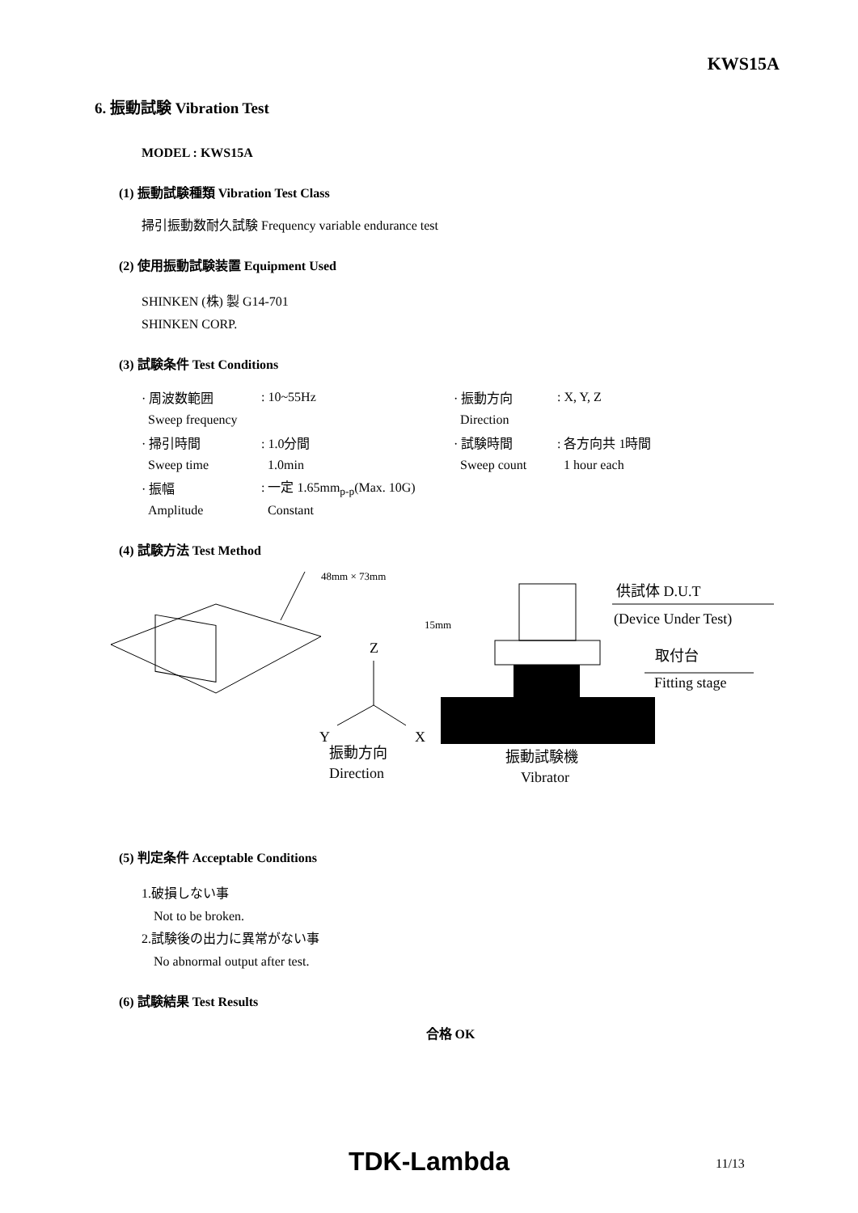KWS15A
6. 振動試験 Vibration Test
MODEL : KWS15A
(1) 振動試験種類 Vibration Test Class
掃引振動数耐久試験 Frequency variable endurance test
(2) 使用振動試験装置 Equipment Used
SHINKEN (株) 製 G14-701
SHINKEN CORP.
(3) 試験条件 Test Conditions
| · 周波数範囲 | : 10~55Hz | · 振動方向 | : X, Y, Z |
| Sweep frequency | | Direction | |
| · 掃引時間 | : 1.0分間 | · 試験時間 | : 各方向共 1時間 |
| Sweep time | 1.0min | Sweep count | 1 hour each |
| · 振幅 | : 一定 1.65mm<sub>p-p</sub>(Max. 10G) | | |
| Amplitude | Constant | | |
(4) 試験方法 Test Method
48mm × 73mm
Z
Y
X
振動方向
Direction
15mm
供試体 D.U.T
(Device Under Test)
取付台
Fitting stage
振動試験機
Vibrator
(5) 判定条件 Acceptable Conditions
1.破損しない事
Not to be broken.
2.試験後の出力に異常がない事
No abnormal output after test.
(6) 試験結果 Test Results
合格 OK
TDK-Lambda 11/13